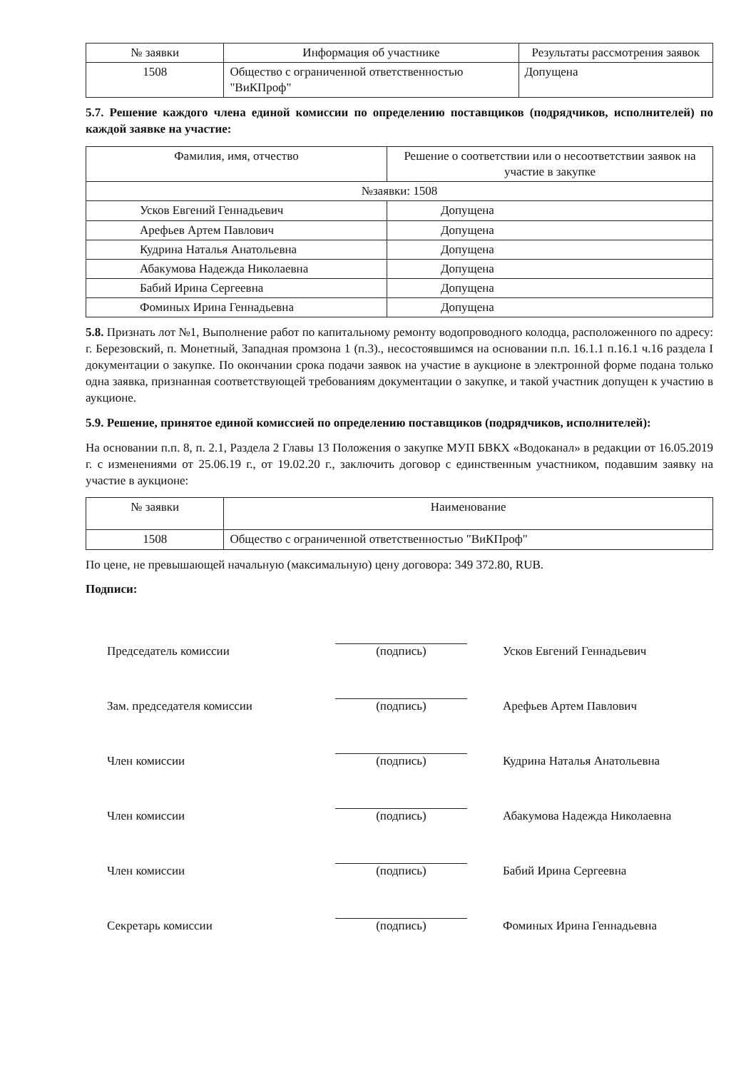| № заявки | Информация об участнике | Результаты рассмотрения заявок |
| --- | --- | --- |
| 1508 | Общество с ограниченной ответственностью "ВиКПроф" | Допущена |
5.7. Решение каждого члена единой комиссии по определению поставщиков (подрядчиков, исполнителей) по каждой заявке на участие:
| Фамилия, имя, отчество | Решение о соответствии или о несоответствии заявок на участие в закупке |
| --- | --- |
| №заявки: 1508 | |
| Усков Евгений Геннадьевич | Допущена |
| Арефьев Артем Павлович | Допущена |
| Кудрина Наталья Анатольевна | Допущена |
| Абакумова Надежда Николаевна | Допущена |
| Бабий Ирина Сергеевна | Допущена |
| Фоминых Ирина Геннадьевна | Допущена |
5.8. Признать лот №1, Выполнение работ по капитальному ремонту водопроводного колодца, расположенного по адресу: г. Березовский, п. Монетный, Западная промзона 1 (п.3)., несостоявшимся на основании п.п. 16.1.1 п.16.1 ч.16 раздела I документации о закупке. По окончании срока подачи заявок на участие в аукционе в электронной форме подана только одна заявка, признанная соответствующей требованиям документации о закупке, и такой участник допущен к участию в аукционе.
5.9. Решение, принятое единой комиссией по определению поставщиков (подрядчиков, исполнителей):
На основании п.п. 8, п. 2.1, Раздела 2 Главы 13 Положения о закупке МУП БВКХ «Водоканал» в редакции от 16.05.2019 г. с изменениями от 25.06.19 г., от 19.02.20 г., заключить договор с единственным участником, подавшим заявку на участие в аукционе:
| № заявки | Наименование |
| --- | --- |
| 1508 | Общество с ограниченной ответственностью "ВиКПроф" |
По цене, не превышающей начальную (максимальную) цену договора: 349 372.80, RUB.
Подписи:
Председатель комиссии
(подпись)
Усков Евгений Геннадьевич
Зам. председателя комиссии
(подпись)
Арефьев Артем Павлович
Член комиссии
(подпись)
Кудрина Наталья Анатольевна
Член комиссии
(подпись)
Абакумова Надежда Николаевна
Член комиссии
(подпись)
Бабий Ирина Сергеевна
Секретарь комиссии
(подпись)
Фоминых Ирина Геннадьевна